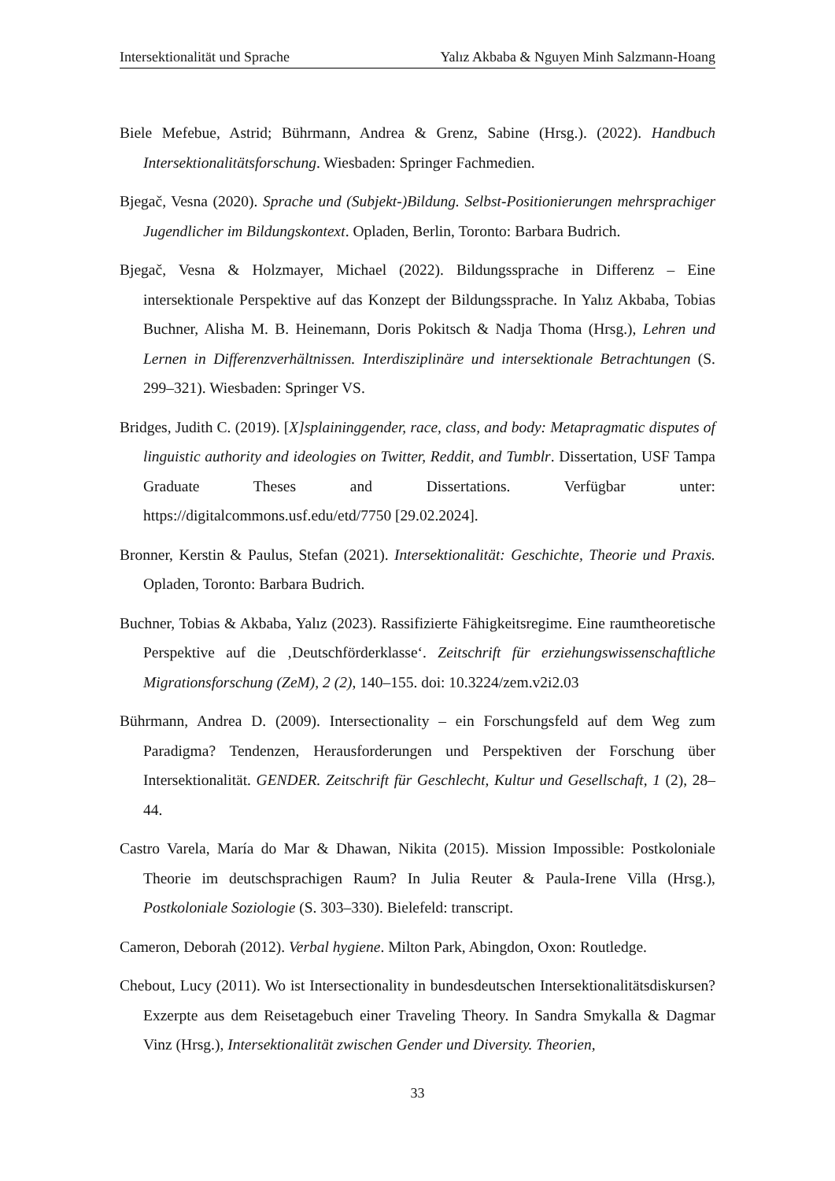Intersektionalität und Sprache Yalız Akbaba & Nguyen Minh Salzmann-Hoang
Biele Mefebue, Astrid; Bührmann, Andrea & Grenz, Sabine (Hrsg.). (2022). Handbuch Intersektionalitätsforschung. Wiesbaden: Springer Fachmedien.
Bjegač, Vesna (2020). Sprache und (Subjekt-)Bildung. Selbst-Positionierungen mehrsprachiger Jugendlicher im Bildungskontext. Opladen, Berlin, Toronto: Barbara Budrich.
Bjegač, Vesna & Holzmayer, Michael (2022). Bildungssprache in Differenz – Eine intersektionale Perspektive auf das Konzept der Bildungssprache. In Yalız Akbaba, Tobias Buchner, Alisha M. B. Heinemann, Doris Pokitsch & Nadja Thoma (Hrsg.), Lehren und Lernen in Differenzverhältnissen. Interdisziplinäre und intersektionale Betrachtungen (S. 299–321). Wiesbaden: Springer VS.
Bridges, Judith C. (2019). [X]splaininggender, race, class, and body: Metapragmatic disputes of linguistic authority and ideologies on Twitter, Reddit, and Tumblr. Dissertation, USF Tampa Graduate Theses and Dissertations. Verfügbar unter: https://digitalcommons.usf.edu/etd/7750 [29.02.2024].
Bronner, Kerstin & Paulus, Stefan (2021). Intersektionalität: Geschichte, Theorie und Praxis. Opladen, Toronto: Barbara Budrich.
Buchner, Tobias & Akbaba, Yalız (2023). Rassifizierte Fähigkeitsregime. Eine raumtheoretische Perspektive auf die ‚Deutschförderklasse‘. Zeitschrift für erziehungswissenschaftliche Migrationsforschung (ZeM), 2 (2), 140–155. doi: 10.3224/zem.v2i2.03
Bührmann, Andrea D. (2009). Intersectionality – ein Forschungsfeld auf dem Weg zum Paradigma? Tendenzen, Herausforderungen und Perspektiven der Forschung über Intersektionalität. GENDER. Zeitschrift für Geschlecht, Kultur und Gesellschaft, 1 (2), 28–44.
Castro Varela, María do Mar & Dhawan, Nikita (2015). Mission Impossible: Postkoloniale Theorie im deutschsprachigen Raum? In Julia Reuter & Paula-Irene Villa (Hrsg.), Postkoloniale Soziologie (S. 303–330). Bielefeld: transcript.
Cameron, Deborah (2012). Verbal hygiene. Milton Park, Abingdon, Oxon: Routledge.
Chebout, Lucy (2011). Wo ist Intersectionality in bundesdeutschen Intersektionalitätsdiskursen? Exzerpte aus dem Reisetagebuch einer Traveling Theory. In Sandra Smykalla & Dagmar Vinz (Hrsg.), Intersektionalität zwischen Gender und Diversity. Theorien,
33